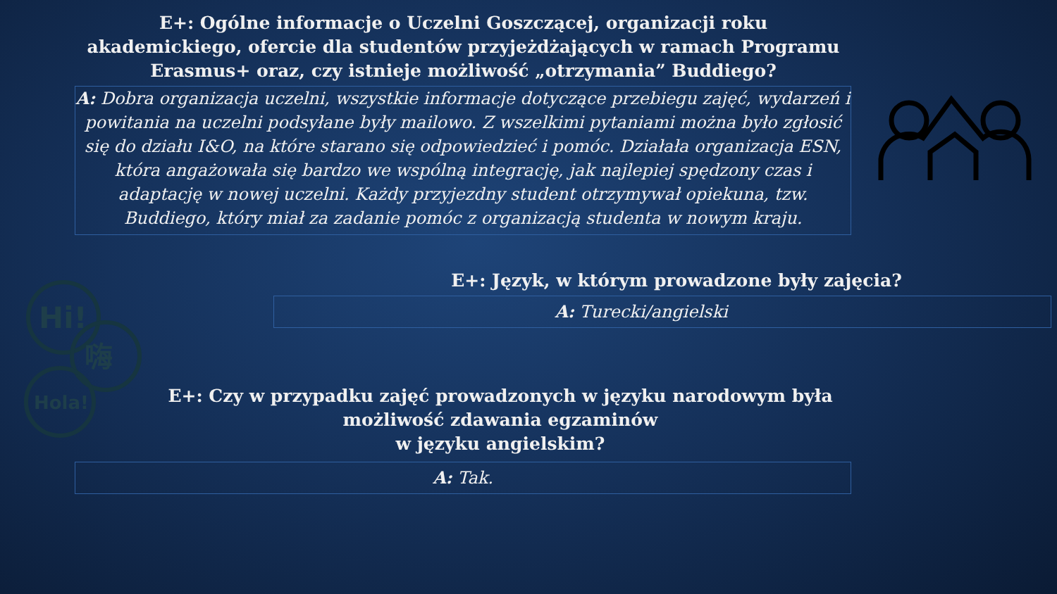E+: Ogólne informacje o Uczelni Goszczącej, organizacji roku akademickiego, ofercie dla studentów przyjeżdżających w ramach Programu Erasmus+ oraz, czy istnieje możliwość „otrzymania” Buddiego?
A: Dobra organizacja uczelni, wszystkie informacje dotyczące przebiegu zajęć, wydarzeń i powitania na uczelni podsyłane były mailowo. Z wszelkimi pytaniami można było zgłosić się do działu I&O, na które starano się odpowiedzieć i pomóc. Działała organizacja ESN, która angażowała się bardzo we wspólną integrację, jak najlepiej spędzony czas i adaptację w nowej uczelni. Każdy przyjezdny student otrzymywał opiekuna, tzw. Buddiego, który miał za zadanie pomóc z organizacją studenta w nowym kraju.
E+: Język, w którym prowadzone były zajęcia?
A: Turecki/angielski
E+: Czy w przypadku zajęć prowadzonych w języku narodowym była możliwość zdawania egzaminów
w języku angielskim?
A: Tak.
Hi!
嗨
Hola!